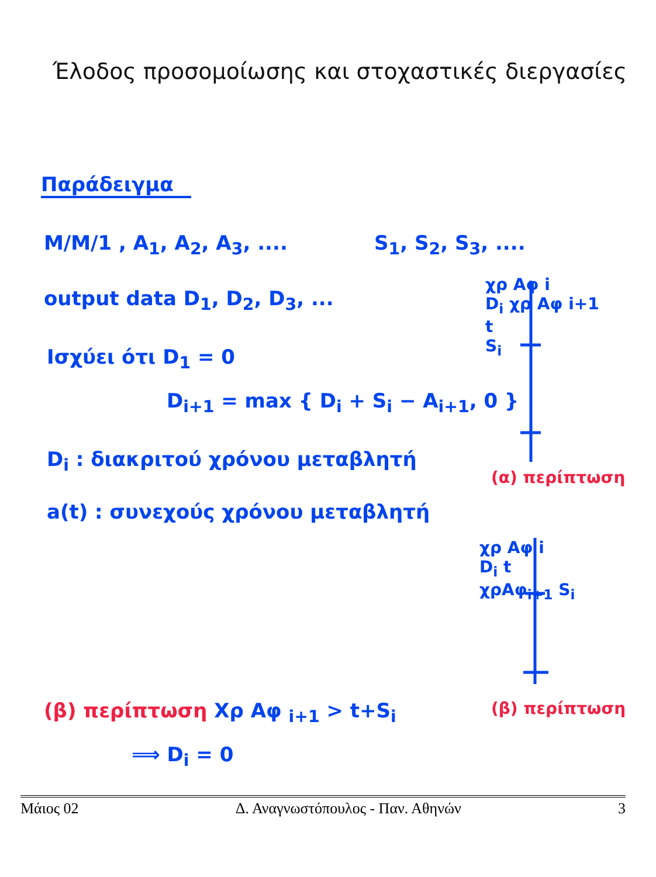Έλοδος προσομοίωσης και στοχαστικές διεργασίες
Παράδειγμα
M/M/1 , A<sub>1</sub>, A<sub>2</sub>, A<sub>3</sub>, .... S<sub>1</sub>, S<sub>2</sub>, S<sub>3</sub>, ....
output data D<sub>1</sub>, D<sub>2</sub>, D<sub>3</sub>, ...
Ισχύει ότι D<sub>1</sub> = 0
D<sub>i+1</sub> = max { D<sub>i</sub> + S<sub>i</sub> − A<sub>i+1</sub>, 0 }
D<sub>i</sub> : διακριτού χρόνου μεταβλητή
a(t) : συνεχούς χρόνου μεταβλητή
χρ Αφ i
D<sub>i</sub> χρ Αφ i+1
t
S<sub>i</sub>
(α) περίπτωση
χρ Αφ i
D<sub>i</sub> t
χρΑφ<sub>i+1</sub> S<sub>i</sub>
(β) περίπτωση
(β) περίπτωση Χρ Αφ <sub>i+1</sub> > t+S<sub>i</sub>
⟹ D<sub>i</sub> = 0
Μάιος 02 Δ. Αναγνωστόπουλος - Παν. Αθηνών 3